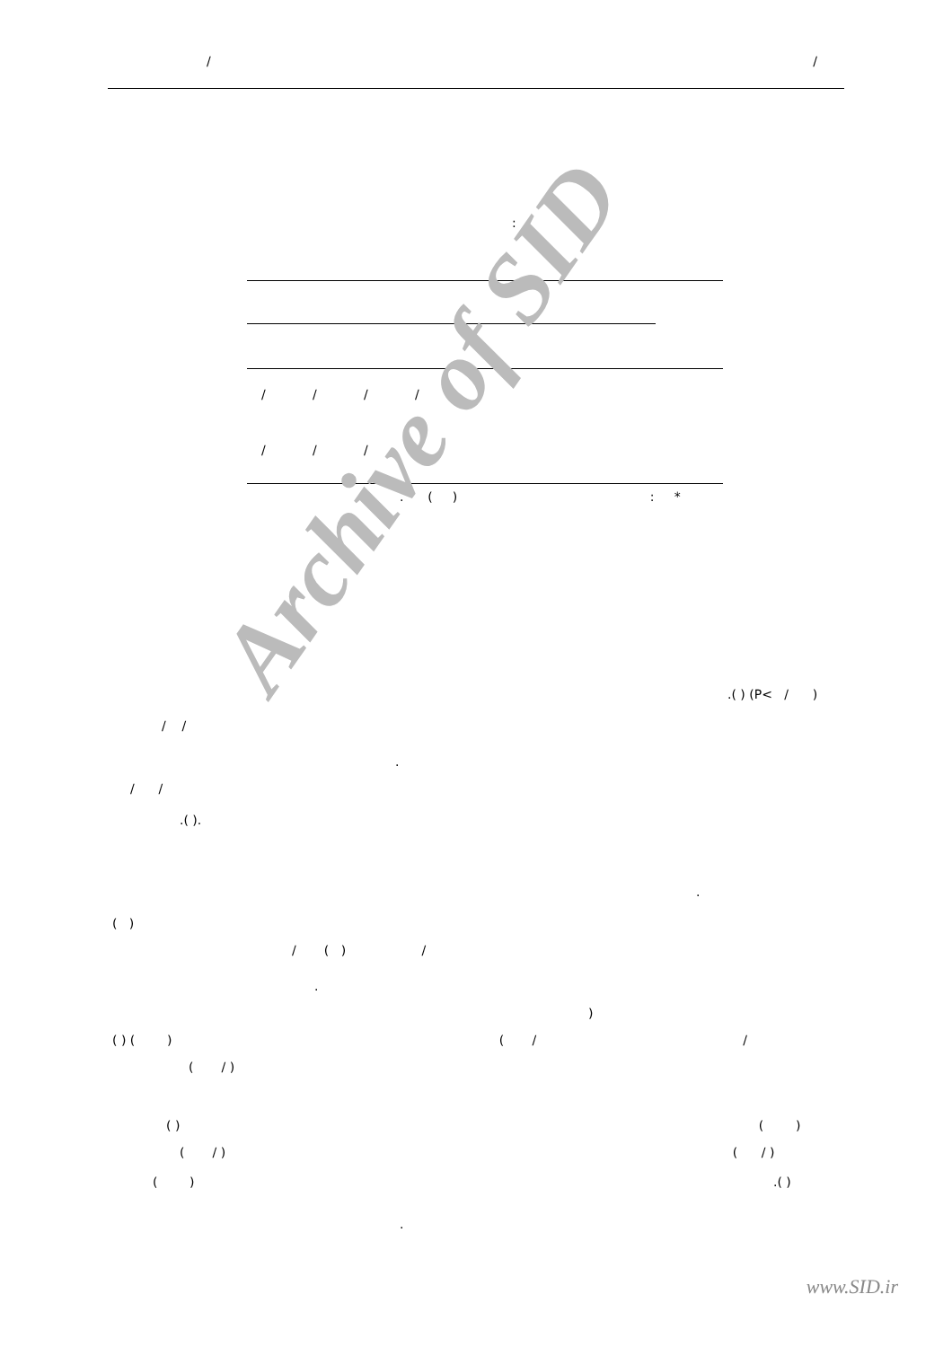/ /
:
| / | / | / | / |
| / | / | / | / |
. ( ) : *
Archive of SID .( ) (P< / )
/ /
.
/ /
.( ).
.
( )
/ ( ) /
.
)
( ) ( ) ( / /
( / )
( ) ( )
( / ) ( / )
( ) .( )
.
www.SID.ir